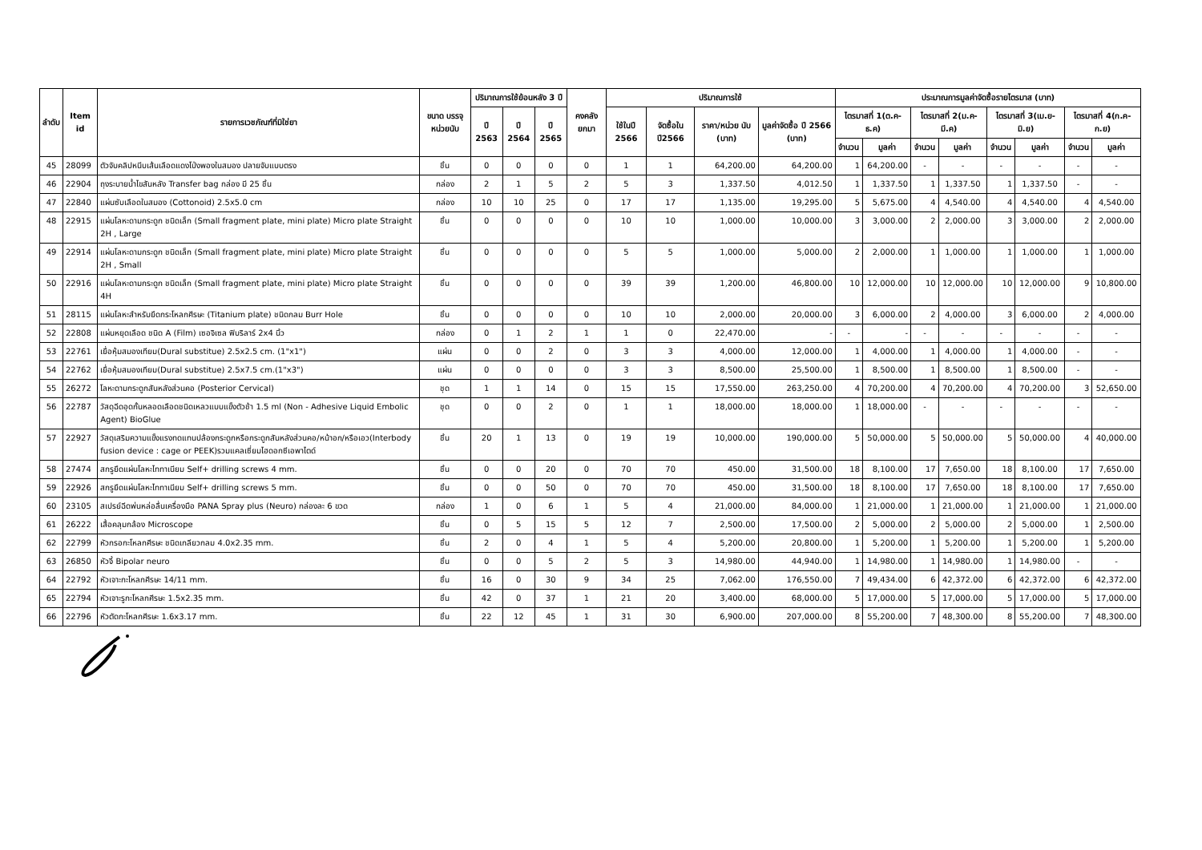| ลำดับ | Item id | รายการเวชภัณฑ์ที่มิใช่ยา | ขนาด บรรจุ หน่วยนับ | ปริมาณการใช้ย้อนหลัง 3 ปี | | | คงคลัง ยกมา | ปริมาณการใช้ | | | | ประมาณการมูลค่าจัดซื้อรายไตรมาส (บาท) | | | | | | | |
| --- | --- | --- | --- | --- | --- | --- | --- | --- | --- | --- | --- | --- | --- | --- | --- | --- | --- | --- | --- |
| | | | | ปี 2563 | ปี 2564 | ปี 2565 | | ใช้ในปี 2566 | จัดซื้อใน ปี2566 | ราคา/หน่วย นับ (บาท) | มูลค่าจัดซื้อ ปี 2566 (บาท) | ไตรมาสที่ 1(ต.ค-ธ.ค) | | ไตรมาสที่ 2(ม.ค-มี.ค) | | ไตรมาสที่ 3(เม.ย-มิ.ย) | | ไตรมาสที่ 4(ก.ค-ก.ย) | |
| | | | | | | | | | | | | จำนวน | มูลค่า | จำนวน | มูลค่า | จำนวน | มูลค่า | จำนวน | มูลค่า |
| 45 | 28099 | ตัวจับคลิปหนีบเส้นเลือดแดงโป่งพองในสมอง ปลายจับแบบตรง | ชิ้น | 0 | 0 | 0 | 0 | 1 | 1 | 64,200.00 | 64,200.00 | 1 | 64,200.00 | - | - | - | - | - | - |
| 46 | 22904 | ถุงระบายน้ำไขสันหลัง Transfer bag กล่อง มี 25 ชิ้น | กล่อง | 2 | 1 | 5 | 2 | 5 | 3 | 1,337.50 | 4,012.50 | 1 | 1,337.50 | 1 | 1,337.50 | 1 | 1,337.50 | - | - |
| 47 | 22840 | แผ่นซับเลือดในสมอง (Cottonoid) 2.5x5.0 cm | กล่อง | 10 | 10 | 25 | 0 | 17 | 17 | 1,135.00 | 19,295.00 | 5 | 5,675.00 | 4 | 4,540.00 | 4 | 4,540.00 | 4 | 4,540.00 |
| 48 | 22915 | แผ่นโลหะดามกระดูก ชนิดเล็ก (Small fragment plate, mini plate) Micro plate Straight 2H , Large | ชิ้น | 0 | 0 | 0 | 0 | 10 | 10 | 1,000.00 | 10,000.00 | 3 | 3,000.00 | 2 | 2,000.00 | 3 | 3,000.00 | 2 | 2,000.00 |
| 49 | 22914 | แผ่นโลหะดามกระดูก ชนิดเล็ก (Small fragment plate, mini plate) Micro plate Straight 2H , Small | ชิ้น | 0 | 0 | 0 | 0 | 5 | 5 | 1,000.00 | 5,000.00 | 2 | 2,000.00 | 1 | 1,000.00 | 1 | 1,000.00 | 1 | 1,000.00 |
| 50 | 22916 | แผ่นโลหะดามกระดูก ชนิดเล็ก (Small fragment plate, mini plate) Micro plate Straight 4H | ชิ้น | 0 | 0 | 0 | 0 | 39 | 39 | 1,200.00 | 46,800.00 | 10 | 12,000.00 | 10 | 12,000.00 | 10 | 12,000.00 | 9 | 10,800.00 |
| 51 | 28115 | แผ่นโลหะสำหรับยึดกระโหลกศีรษะ (Titanium plate) ชนิดกลม Burr Hole | ชิ้น | 0 | 0 | 0 | 0 | 10 | 10 | 2,000.00 | 20,000.00 | 3 | 6,000.00 | 2 | 4,000.00 | 3 | 6,000.00 | 2 | 4,000.00 |
| 52 | 22808 | แผ่นหยุดเลือด ชนิด A (Film) เซอจิเซล ฟิบริลาร์ 2x4 นิ้ว | กล่อง | 0 | 1 | 2 | 1 | 1 | 0 | 22,470.00 | - | - | - | - | - | - | - | - | - |
| 53 | 22761 | เยื่อหุ้มสมองเทียม(Dural substitue) 2.5x2.5 cm. (1"x1") | แผ่น | 0 | 0 | 2 | 0 | 3 | 3 | 4,000.00 | 12,000.00 | 1 | 4,000.00 | 1 | 4,000.00 | 1 | 4,000.00 | - | - |
| 54 | 22762 | เยื่อหุ้มสมองเทียม(Dural substitue) 2.5x7.5 cm.(1"x3") | แผ่น | 0 | 0 | 0 | 0 | 3 | 3 | 8,500.00 | 25,500.00 | 1 | 8,500.00 | 1 | 8,500.00 | 1 | 8,500.00 | - | - |
| 55 | 26272 | โลหะดามกระดูกสันหลังส่วนคอ (Posterior Cervical) | ชุด | 1 | 1 | 14 | 0 | 15 | 15 | 17,550.00 | 263,250.00 | 4 | 70,200.00 | 4 | 70,200.00 | 4 | 70,200.00 | 3 | 52,650.00 |
| 56 | 22787 | วัสดุฉีดอุดกั้นหลอดเลือดชนิดเหลวแบบแข็งตัวช้า 1.5 ml (Non - Adhesive Liquid Embolic Agent) BioGlue | ชุด | 0 | 0 | 2 | 0 | 1 | 1 | 18,000.00 | 18,000.00 | 1 | 18,000.00 | - | - | - | - | - | - |
| 57 | 22927 | วัสดุเสริมความแข็งแรงทดแทนปล้องกระดูกหรือกระดูกสันหลังส่วนคอ/หน้าอก/หรือเอว(Interbody fusion device : cage or PEEK)รวมแคลเซี่ยมไฮดอกซีเอพาไตด์ | ชิ้น | 20 | 1 | 13 | 0 | 19 | 19 | 10,000.00 | 190,000.00 | 5 | 50,000.00 | 5 | 50,000.00 | 5 | 50,000.00 | 4 | 40,000.00 |
| 58 | 27474 | สกรูยึดแผ่นโลหะไททาเนียม Self+ drilling screws 4 mm. | ชิ้น | 0 | 0 | 20 | 0 | 70 | 70 | 450.00 | 31,500.00 | 18 | 8,100.00 | 17 | 7,650.00 | 18 | 8,100.00 | 17 | 7,650.00 |
| 59 | 22926 | สกรูยึดแผ่นโลหะไททาเนียม Self+ drilling screws 5 mm. | ชิ้น | 0 | 0 | 50 | 0 | 70 | 70 | 450.00 | 31,500.00 | 18 | 8,100.00 | 17 | 7,650.00 | 18 | 8,100.00 | 17 | 7,650.00 |
| 60 | 23105 | สเปรย์ฉีดพ่นหล่อลื่นเครื่องมือ PANA Spray plus (Neuro) กล่องละ 6 ขวด | กล่อง | 1 | 0 | 6 | 1 | 5 | 4 | 21,000.00 | 84,000.00 | 1 | 21,000.00 | 1 | 21,000.00 | 1 | 21,000.00 | 1 | 21,000.00 |
| 61 | 26222 | เสื้อคลุมกล้อง Microscope | ชิ้น | 0 | 5 | 15 | 5 | 12 | 7 | 2,500.00 | 17,500.00 | 2 | 5,000.00 | 2 | 5,000.00 | 2 | 5,000.00 | 1 | 2,500.00 |
| 62 | 22799 | หัวกรอกะโหลกศีรษะ ชนิดเกลียวกลม 4.0x2.35 mm. | ชิ้น | 2 | 0 | 4 | 1 | 5 | 4 | 5,200.00 | 20,800.00 | 1 | 5,200.00 | 1 | 5,200.00 | 1 | 5,200.00 | 1 | 5,200.00 |
| 63 | 26850 | หัวจี้ Bipolar neuro | ชิ้น | 0 | 0 | 5 | 2 | 5 | 3 | 14,980.00 | 44,940.00 | 1 | 14,980.00 | 1 | 14,980.00 | 1 | 14,980.00 | - | - |
| 64 | 22792 | หัวเจาะกะโหลกศีรษะ 14/11 mm. | ชิ้น | 16 | 0 | 30 | 9 | 34 | 25 | 7,062.00 | 176,550.00 | 7 | 49,434.00 | 6 | 42,372.00 | 6 | 42,372.00 | 6 | 42,372.00 |
| 65 | 22794 | หัวเจาะรูกะโหลกศีรษะ 1.5x2.35 mm. | ชิ้น | 42 | 0 | 37 | 1 | 21 | 20 | 3,400.00 | 68,000.00 | 5 | 17,000.00 | 5 | 17,000.00 | 5 | 17,000.00 | 5 | 17,000.00 |
| 66 | 22796 | หัวตัดกะโหลกศีรษะ 1.6x3.17 mm. | ชิ้น | 22 | 12 | 45 | 1 | 31 | 30 | 6,900.00 | 207,000.00 | 8 | 55,200.00 | 7 | 48,300.00 | 8 | 55,200.00 | 7 | 48,300.00 |